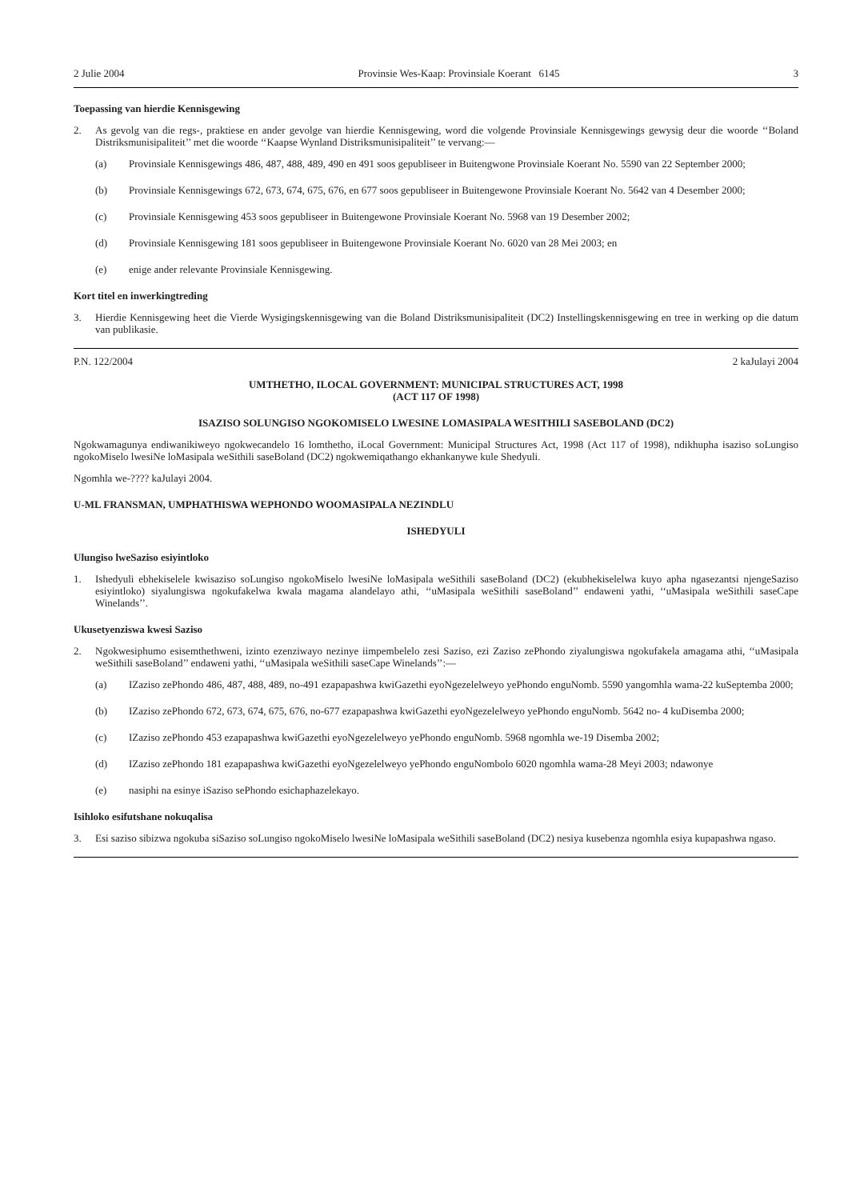2 Julie 2004 Provinsie Wes-Kaap: Provinsiale Koerant 6145 3
Toepassing van hierdie Kennisgewing
2. As gevolg van die regs-, praktiese en ander gevolge van hierdie Kennisgewing, word die volgende Provinsiale Kennisgewings gewysig deur die woorde ‘‘Boland Distriksmunisipaliteit’’ met die woorde ‘‘Kaapse Wynland Distriksmunisipaliteit’’ te vervang:—
(a) Provinsiale Kennisgewings 486, 487, 488, 489, 490 en 491 soos gepubliseer in Buitengwone Provinsiale Koerant No. 5590 van 22 September 2000;
(b) Provinsiale Kennisgewings 672, 673, 674, 675, 676, en 677 soos gepubliseer in Buitengewone Provinsiale Koerant No. 5642 van 4 Desember 2000;
(c) Provinsiale Kennisgewing 453 soos gepubliseer in Buitengewone Provinsiale Koerant No. 5968 van 19 Desember 2002;
(d) Provinsiale Kennisgewing 181 soos gepubliseer in Buitengewone Provinsiale Koerant No. 6020 van 28 Mei 2003; en
(e) enige ander relevante Provinsiale Kennisgewing.
Kort titel en inwerkingtreding
3. Hierdie Kennisgewing heet die Vierde Wysigingskennisgewing van die Boland Distriksmunisipaliteit (DC2) Instellingskennisgewing en tree in werking op die datum van publikasie.
P.N. 122/2004 2 kaJulayi 2004
UMTHETHO, ILOCAL GOVERNMENT: MUNICIPAL STRUCTURES ACT, 1998
(ACT 117 OF 1998)
ISAZISO SOLUNGISO NGOKOMISELO LWESINE LOMASIPALA WESITHILI SASEBOLAND (DC2)
Ngokwamagunya endiwanikiweyo ngokwecandelo 16 lomthetho, iLocal Government: Municipal Structures Act, 1998 (Act 117 of 1998), ndikhupha isaziso soLungiso ngokoMiselo lwesiNe loMasipala weSithili saseBoland (DC2) ngokwemiqathango ekhankanywe kule Shedyuli.
Ngomhla we-???? kaJulayi 2004.
U-ML FRANSMAN, UMPHATHISWA WEPHONDO WOOMASIPALA NEZINDLU
ISHEDYULI
Ulungiso lweSaziso esiyintloko
1. Ishedyuli ebhekiselele kwisaziso soLungiso ngokoMiselo lwesiNe loMasipala weSithili saseBoland (DC2) (ekubhekiselelwa kuyo apha ngasezantsi njengeSaziso esiyintloko) siyalungiswa ngokufakelwa kwala magama alandelayo athi, ‘‘uMasipala weSithili saseBoland’’ endaweni yathi, ‘‘uMasipala weSithili saseCape Winelands’’.
Ukusetyenziswa kwesi Saziso
2. Ngokwesiphumo esisemthethweni, izinto ezenziwayo nezinye iimpembelelo zesi Saziso, ezi Zaziso zePhondo ziyalungiswa ngokufakela amagama athi, ‘‘uMasipala weSithili saseBoland’’ endaweni yathi, ‘‘uMasipala weSithili saseCape Winelands’’:—
(a) IZaziso zePhondo 486, 487, 488, 489, no-491 ezapapashwa kwiGazethi eyoNgezelelweyo yePhondo enguNomb. 5590 yangomhla wama-22 kuSeptemba 2000;
(b) IZaziso zePhondo 672, 673, 674, 675, 676, no-677 ezapapashwa kwiGazethi eyoNgezelelweyo yePhondo enguNomb. 5642 no- 4 kuDisemba 2000;
(c) IZaziso zePhondo 453 ezapapashwa kwiGazethi eyoNgezelelweyo yePhondo enguNomb. 5968 ngomhla we-19 Disemba 2002;
(d) IZaziso zePhondo 181 ezapapashwa kwiGazethi eyoNgezelelweyo yePhondo enguNombolo 6020 ngomhla wama-28 Meyi 2003; ndawonye
(e) nasiphi na esinye iSaziso sePhondo esichaphazelekayo.
Isihloko esifutshane nokuqalisa
3. Esi saziso sibizwa ngokuba siSaziso soLungiso ngokoMiselo lwesiNe loMasipala weSithili saseBoland (DC2) nesiya kusebenza ngomhla esiya kupapashwa ngaso.